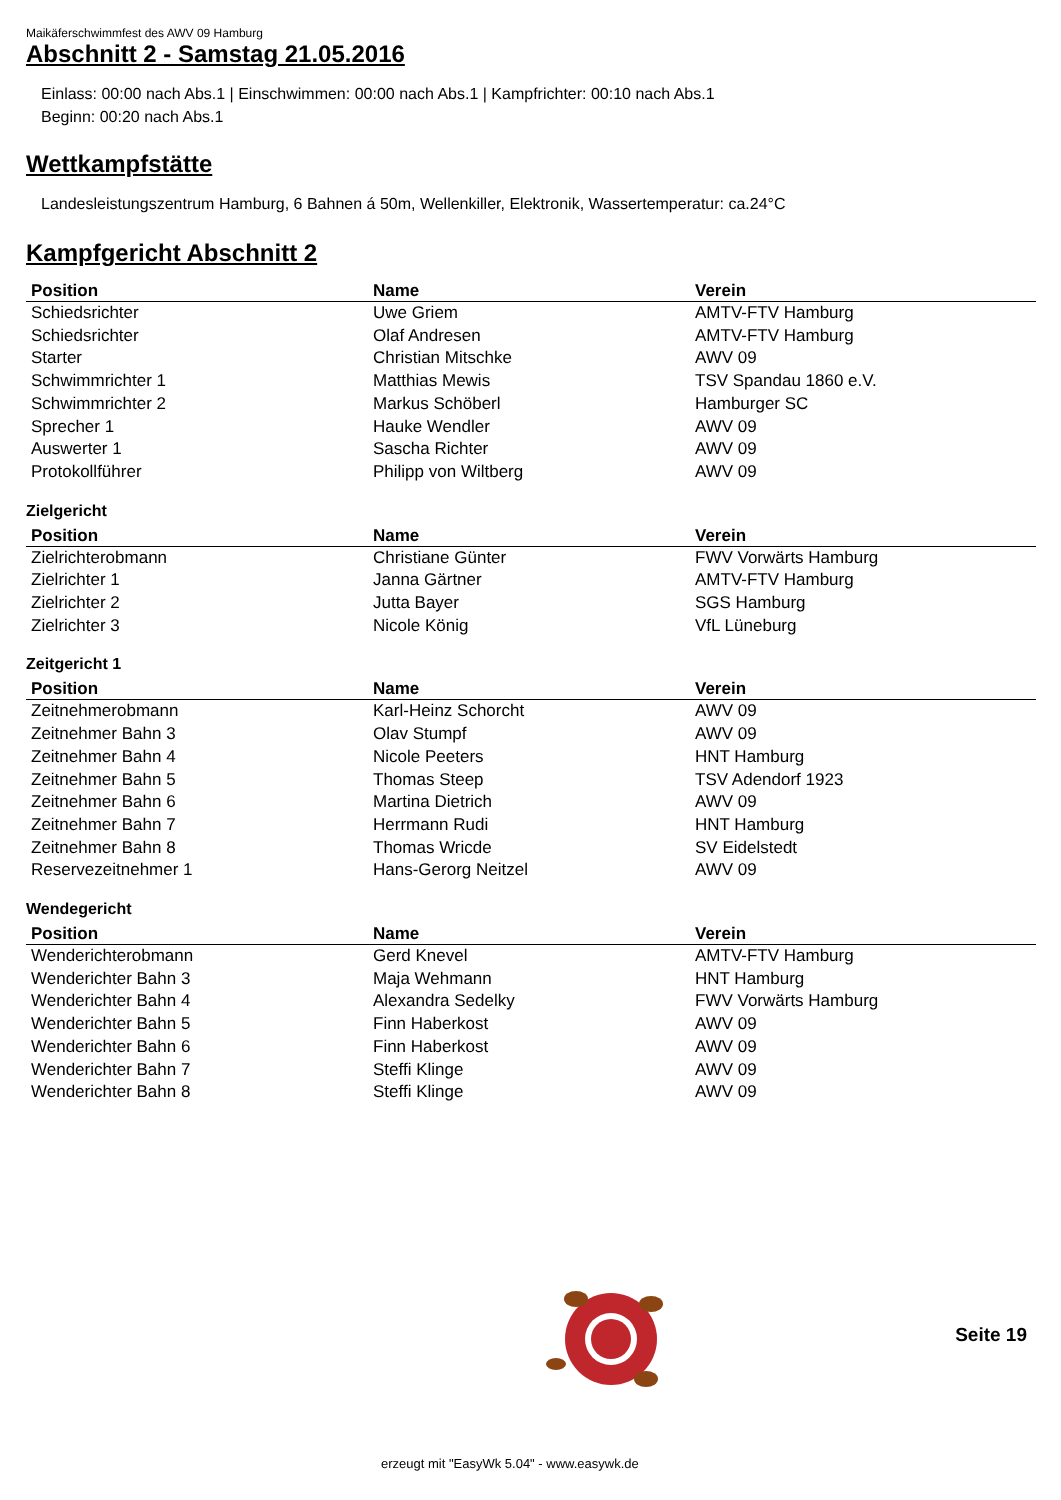Maikäferschwimmfest des AWV 09 Hamburg
Abschnitt 2 - Samstag 21.05.2016
Einlass: 00:00 nach Abs.1 | Einschwimmen: 00:00 nach Abs.1 | Kampfrichter: 00:10 nach Abs.1
Beginn: 00:20 nach Abs.1
Wettkampfstätte
Landesleistungszentrum Hamburg, 6 Bahnen á 50m, Wellenkiller, Elektronik, Wassertemperatur: ca.24°C
Kampfgericht Abschnitt 2
| Position | Name | Verein |
| --- | --- | --- |
| Schiedsrichter | Uwe Griem | AMTV-FTV Hamburg |
| Schiedsrichter | Olaf Andresen | AMTV-FTV Hamburg |
| Starter | Christian Mitschke | AWV 09 |
| Schwimmrichter 1 | Matthias Mewis | TSV Spandau 1860 e.V. |
| Schwimmrichter 2 | Markus Schöberl | Hamburger SC |
| Sprecher 1 | Hauke Wendler | AWV 09 |
| Auswerter 1 | Sascha Richter | AWV 09 |
| Protokollführer | Philipp von Wiltberg | AWV 09 |
Zielgericht
| Position | Name | Verein |
| --- | --- | --- |
| Zielrichterobmann | Christiane Günter | FWV Vorwärts Hamburg |
| Zielrichter 1 | Janna Gärtner | AMTV-FTV Hamburg |
| Zielrichter 2 | Jutta Bayer | SGS Hamburg |
| Zielrichter 3 | Nicole König | VfL Lüneburg |
Zeitgericht 1
| Position | Name | Verein |
| --- | --- | --- |
| Zeitnehmerobmann | Karl-Heinz Schorcht | AWV 09 |
| Zeitnehmer Bahn 3 | Olav Stumpf | AWV 09 |
| Zeitnehmer Bahn 4 | Nicole Peeters | HNT Hamburg |
| Zeitnehmer Bahn 5 | Thomas Steep | TSV Adendorf 1923 |
| Zeitnehmer Bahn 6 | Martina Dietrich | AWV 09 |
| Zeitnehmer Bahn 7 | Herrmann Rudi | HNT Hamburg |
| Zeitnehmer Bahn 8 | Thomas Wricde | SV Eidelstedt |
| Reservezeitnehmer 1 | Hans-Gerorg Neitzel | AWV 09 |
Wendegericht
| Position | Name | Verein |
| --- | --- | --- |
| Wenderichterobmann | Gerd Knevel | AMTV-FTV Hamburg |
| Wenderichter Bahn 3 | Maja Wehmann | HNT Hamburg |
| Wenderichter Bahn 4 | Alexandra Sedelky | FWV Vorwärts Hamburg |
| Wenderichter Bahn 5 | Finn Haberkost | AWV 09 |
| Wenderichter Bahn 6 | Finn Haberkost | AWV 09 |
| Wenderichter Bahn 7 | Steffi Klinge | AWV 09 |
| Wenderichter Bahn 8 | Steffi Klinge | AWV 09 |
Seite 19
erzeugt mit "EasyWk 5.04" - www.easywk.de